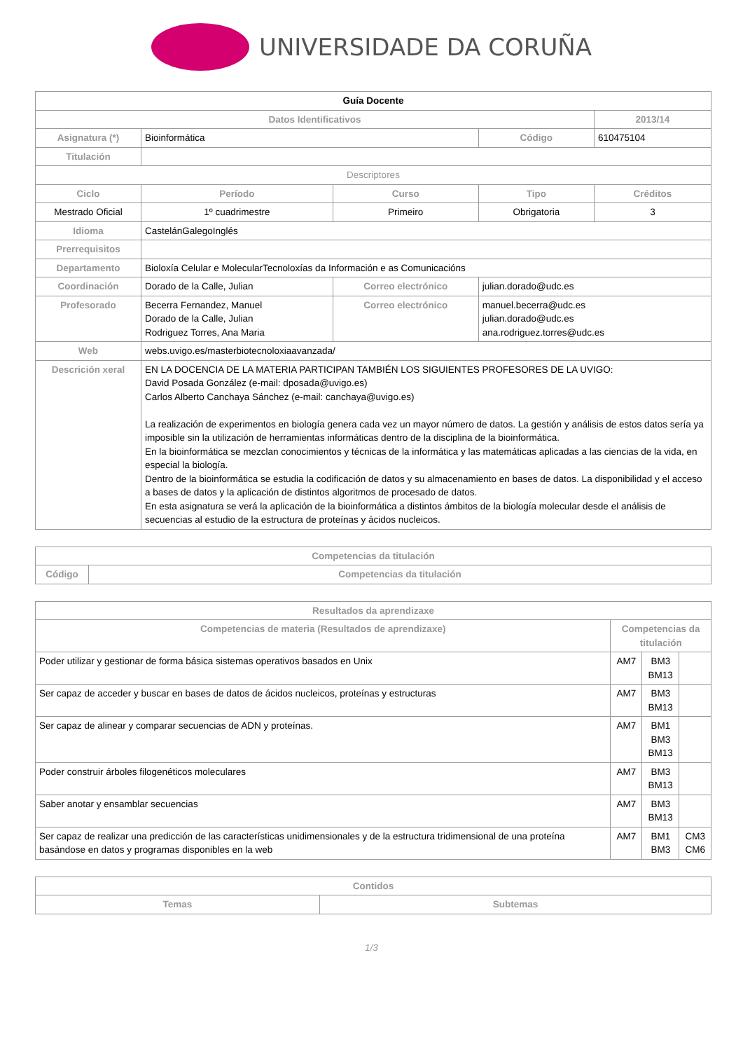UNIVERSIDADE DA CORUÑA
| Guía Docente | | | | | |
| Datos Identificativos | | | | | 2013/14 |
| Asignatura (*) | Bioinformática | | | Código | 610475104 |
| Titulación | | | | | |
| Descriptores | | | | | |
| Ciclo | | Período | Curso | Tipo | Créditos |
| Mestrado Oficial | | 1º cuadrimestre | Primeiro | Obrigatoria | 3 |
| Idioma | CastelánGalegoInglés | | | | |
| Prerrequisitos | | | | | |
| Departamento | Bioloxía Celular e MolecularTecnoloxías da Información e as Comunicacións | | | | |
| Coordinación | Dorado de la Calle, Julian | | Correo electrónico | julian.dorado@udc.es | |
| Profesorado | Becerra Fernandez, Manuel Dorado de la Calle, Julian Rodriguez Torres, Ana Maria | | Correo electrónico | manuel.becerra@udc.es julian.dorado@udc.es ana.rodriguez.torres@udc.es | |
| Web | webs.uvigo.es/masterbiotecnoloxiaavanzada/ | | | | |
| Descrición xeral | EN LA DOCENCIA DE LA MATERIA PARTICIPAN TAMBIÉN LOS SIGUIENTES PROFESORES DE LA UVIGO: David Posada González (e-mail: dposada@uvigo.es) Carlos Alberto Canchaya Sánchez (e-mail: canchaya@uvigo.es) La realización de experimentos en biología genera cada vez un mayor número de datos. La gestión y análisis de estos datos sería ya imposible sin la utilización de herramientas informáticas dentro de la disciplina de la bioinformática. En la bioinformática se mezclan conocimientos y técnicas de la informática y las matemáticas aplicadas a las ciencias de la vida, en especial la biología. Dentro de la bioinformática se estudia la codificación de datos y su almacenamiento en bases de datos. La disponibilidad y el acceso a bases de datos y la aplicación de distintos algoritmos de procesado de datos. En esta asignatura se verá la aplicación de la bioinformática a distintos ámbitos de la biología molecular desde el análisis de secuencias al estudio de la estructura de proteínas y ácidos nucleicos. | | | | |
| Competencias da titulación | |
| --- | --- |
| Código | Competencias da titulación |
| Resultados da aprendizaxe | | | |
| --- | --- | --- | --- |
| Competencias de materia (Resultados de aprendizaxe) | Competencias da titulación | | |
| Poder utilizar y gestionar de forma básica sistemas operativos basados en Unix | AM7 | BM3 BM13 | |
| Ser capaz de acceder y buscar en bases de datos de ácidos nucleicos, proteínas y estructuras | AM7 | BM3 BM13 | |
| Ser capaz de alinear y comparar secuencias de ADN y proteínas. | AM7 | BM1 BM3 BM13 | |
| Poder construir árboles filogenéticos moleculares | AM7 | BM3 BM13 | |
| Saber anotar y ensamblar secuencias | AM7 | BM3 BM13 | |
| Ser capaz de realizar una predicción de las características unidimensionales y de la estructura tridimensional de una proteína basándose en datos y programas disponibles en la web | AM7 | BM1 BM3 | CM3 CM6 |
| Contidos | |
| --- | --- |
| Temas | Subtemas |
1/3